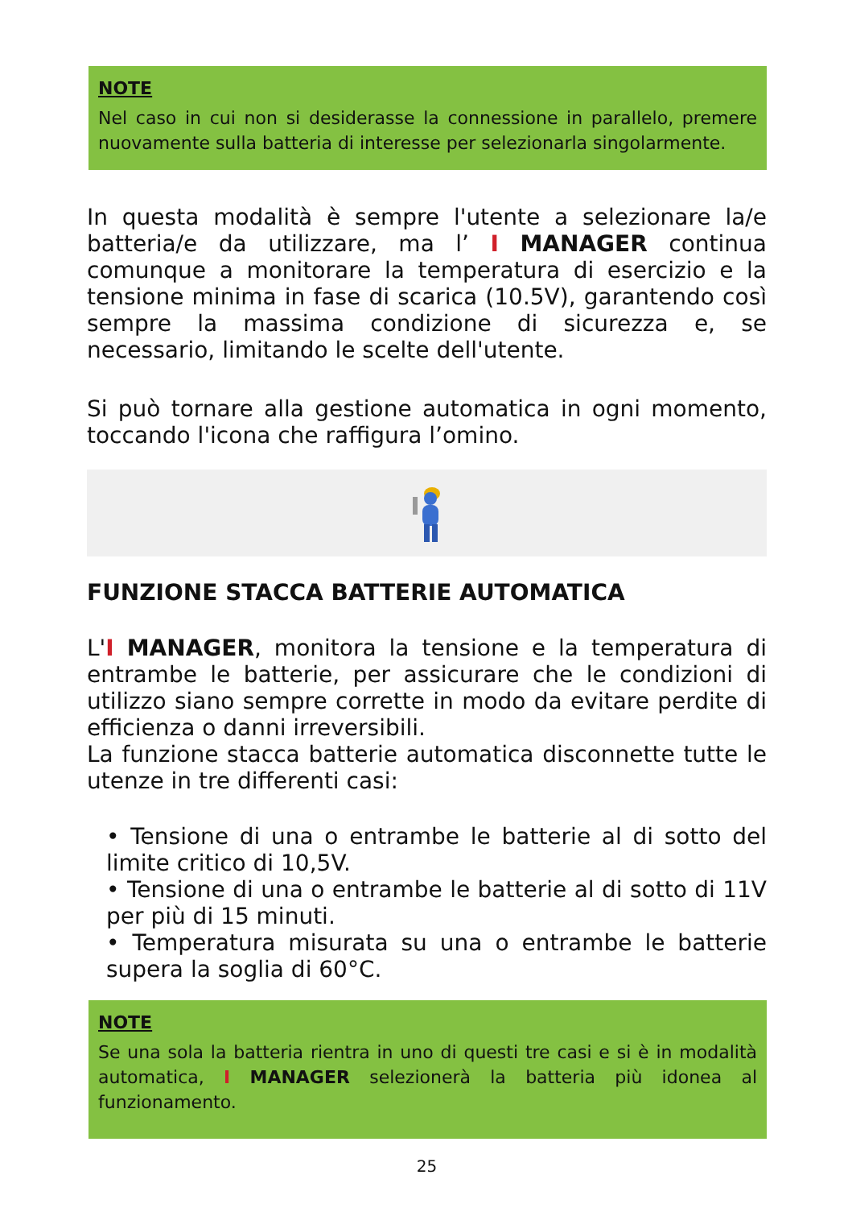NOTE
Nel caso in cui non si desiderasse la connessione in parallelo, premere nuovamente sulla batteria di interesse per selezionarla singolarmente.
In questa modalità è sempre l'utente a selezionare la/e batteria/e da utilizzare, ma l’ I MANAGER continua comunque a monitorare la temperatura di esercizio e la tensione minima in fase di scarica (10.5V), garantendo così sempre la massima condizione di sicurezza e, se necessario, limitando le scelte dell'utente.
Si può tornare alla gestione automatica in ogni momento, toccando l'icona che raffigura l’omino.
FUNZIONE STACCA BATTERIE AUTOMATICA
L'I MANAGER, monitora la tensione e la temperatura di entrambe le batterie, per assicurare che le condizioni di utilizzo siano sempre corrette in modo da evitare perdite di efficienza o danni irreversibili.
La funzione stacca batterie automatica disconnette tutte le utenze in tre differenti casi:
• Tensione di una o entrambe le batterie al di sotto del limite critico di 10,5V.
• Tensione di una o entrambe le batterie al di sotto di 11V per più di 15 minuti.
• Temperatura misurata su una o entrambe le batterie supera la soglia di 60°C.
NOTE
Se una sola la batteria rientra in uno di questi tre casi e si è in modalità automatica, I MANAGER selezionerà la batteria più idonea al funzionamento.
25